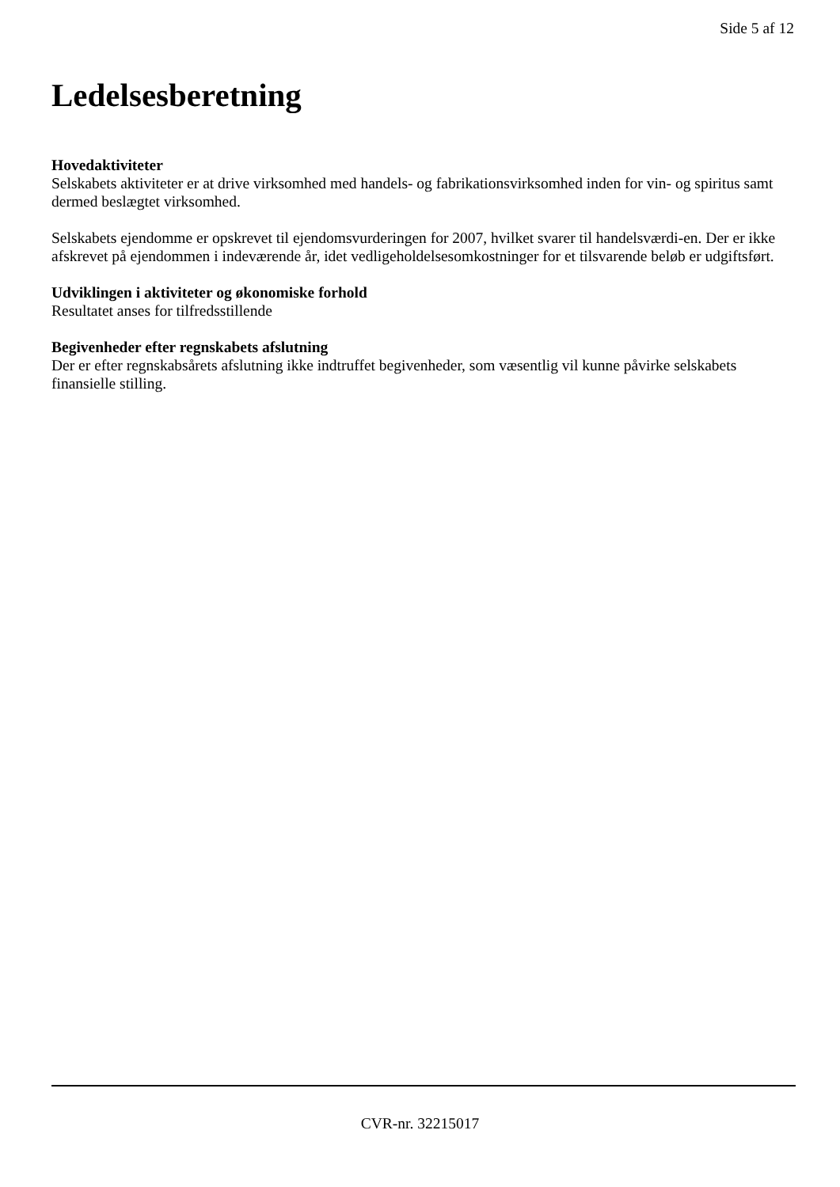Side 5 af 12
Ledelsesberetning
Hovedaktiviteter
Selskabets aktiviteter er at drive virksomhed med handels- og fabrikationsvirksomhed inden for vin- og spiritus samt dermed beslægtet virksomhed.
Selskabets ejendomme er opskrevet til ejendomsvurderingen for 2007, hvilket svarer til handelsværdi-en. Der er ikke afskrevet på ejendommen i indeværende år, idet vedligeholdelsesomkostninger for et tilsvarende beløb er udgiftsført.
Udviklingen i aktiviteter og økonomiske forhold
Resultatet anses for tilfredsstillende
Begivenheder efter regnskabets afslutning
Der er efter regnskabsårets afslutning ikke indtruffet begivenheder, som væsentlig vil kunne påvirke selskabets finansielle stilling.
CVR-nr. 32215017